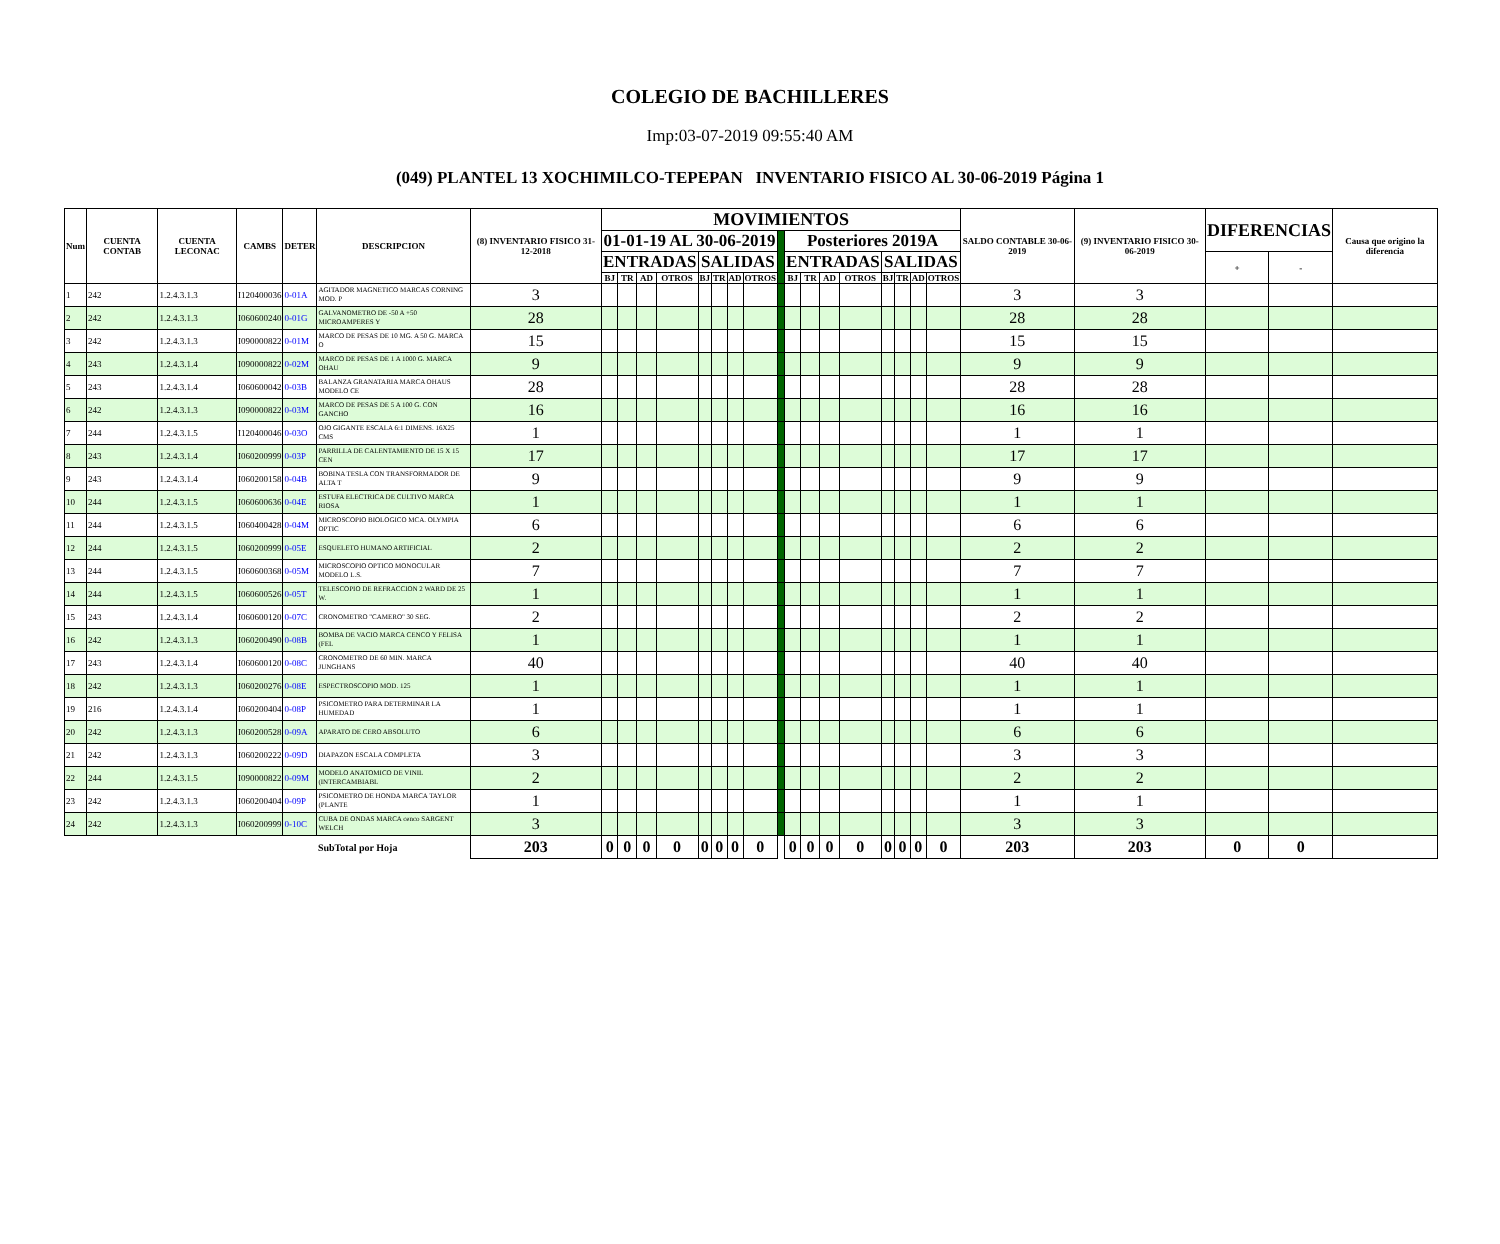COLEGIO DE BACHILLERES
Imp:03-07-2019 09:55:40 AM
(049) PLANTEL 13 XOCHIMILCO-TEPEPAN INVENTARIO FISICO AL 30-06-2019 Página 1
| Num | CUENTA CONTAB | CUENTA LECONAC | CAMBS | DETER | DESCRIPCION | (8) INVENTARIO FISICO 31-12-2018 | MOVIMIENTOS | | | | | | | | | | | | | | | | | SALDO CONTABLE 30-06-2019 | (9) INVENTARIO FISICO 30-06-2019 | DIFERENCIAS | | Causa que origino la diferencia |
| --- | --- | --- | --- | --- | --- | --- | --- | --- | --- | --- | --- | --- | --- | --- | --- | --- | --- | --- | --- | --- | --- | --- | --- | --- | --- | --- | --- | --- |
| | | | | | | | 01-01-19 AL 30-06-2019 | | | | | | | | | Posteriores 2019A | | | | | | | | | | | | |
| | | | | | | | ENTRADAS | | | | SALIDAS | | | | | ENTRADAS | | | | SALIDAS | | | | | | + | - | |
| | | | | | | | BJ | TR | AD | OTROS | BJ | TR | AD | OTROS | | BJ | TR | AD | OTROS | BJ | TR | AD | OTROS | | | | | |
| 1 | 242 | 1.2.4.3.1.3 | I120400036 | 0-01A | AGITADOR MAGNETICO MARCAS CORNING MOD. P | 3 | | | | | | | | | | | | | | | | | | 3 | 3 | | | |
| 2 | 242 | 1.2.4.3.1.3 | I060600240 | 0-01G | GALVANOMETRO DE -50 A +50 MICROAMPERES Y | 28 | | | | | | | | | | | | | | | | | | 28 | 28 | | | |
| 3 | 242 | 1.2.4.3.1.3 | I090000822 | 0-01M | MARCO DE PESAS DE 10 MG. A 50 G. MARCA O | 15 | | | | | | | | | | | | | | | | | | 15 | 15 | | | |
| 4 | 243 | 1.2.4.3.1.4 | I090000822 | 0-02M | MARCO DE PESAS DE 1 A 1000 G. MARCA OHAU | 9 | | | | | | | | | | | | | | | | | | 9 | 9 | | | |
| 5 | 243 | 1.2.4.3.1.4 | I060600042 | 0-03B | BALANZA GRANATARIA MARCA OHAUS MODELO CE | 28 | | | | | | | | | | | | | | | | | | 28 | 28 | | | |
| 6 | 242 | 1.2.4.3.1.3 | I090000822 | 0-03M | MARCO DE PESAS DE 5 A 100 G. CON GANCHO | 16 | | | | | | | | | | | | | | | | | | 16 | 16 | | | |
| 7 | 244 | 1.2.4.3.1.5 | I120400046 | 0-03O | OJO GIGANTE ESCALA 6:1 DIMENS. 16X25 CMS | 1 | | | | | | | | | | | | | | | | | | 1 | 1 | | | |
| 8 | 243 | 1.2.4.3.1.4 | I060200999 | 0-03P | PARRILLA DE CALENTAMIENTO DE 15 X 15 CEN | 17 | | | | | | | | | | | | | | | | | | 17 | 17 | | | |
| 9 | 243 | 1.2.4.3.1.4 | I060200158 | 0-04B | BOBINA TESLA CON TRANSFORMADOR DE ALTA T | 9 | | | | | | | | | | | | | | | | | | 9 | 9 | | | |
| 10 | 244 | 1.2.4.3.1.5 | I060600636 | 0-04E | ESTUFA ELECTRICA DE CULTIVO MARCA RIOSA | 1 | | | | | | | | | | | | | | | | | | 1 | 1 | | | |
| 11 | 244 | 1.2.4.3.1.5 | I060400428 | 0-04M | MICROSCOPIO BIOLOGICO MCA. OLYMPIA OPTIC | 6 | | | | | | | | | | | | | | | | | | 6 | 6 | | | |
| 12 | 244 | 1.2.4.3.1.5 | I060200999 | 0-05E | ESQUELETO HUMANO ARTIFICIAL | 2 | | | | | | | | | | | | | | | | | | 2 | 2 | | | |
| 13 | 244 | 1.2.4.3.1.5 | I060600368 | 0-05M | MICROSCOPIO OPTICO MONOCULAR MODELO L.S. | 7 | | | | | | | | | | | | | | | | | | 7 | 7 | | | |
| 14 | 244 | 1.2.4.3.1.5 | I060600526 | 0-05T | TELESCOPIO DE REFRACCION 2 WARD DE 25 W. | 1 | | | | | | | | | | | | | | | | | | 1 | 1 | | | |
| 15 | 243 | 1.2.4.3.1.4 | I060600120 | 0-07C | CRONOMETRO "CAMERO" 30 SEG. | 2 | | | | | | | | | | | | | | | | | | 2 | 2 | | | |
| 16 | 242 | 1.2.4.3.1.3 | I060200490 | 0-08B | BOMBA DE VACIO MARCA CENCO Y FELISA (FEL | 1 | | | | | | | | | | | | | | | | | | 1 | 1 | | | |
| 17 | 243 | 1.2.4.3.1.4 | I060600120 | 0-08C | CRONOMETRO DE 60 MIN. MARCA JUNGHANS | 40 | | | | | | | | | | | | | | | | | | 40 | 40 | | | |
| 18 | 242 | 1.2.4.3.1.3 | I060200276 | 0-08E | ESPECTROSCOPIO MOD. 125 | 1 | | | | | | | | | | | | | | | | | | 1 | 1 | | | |
| 19 | 216 | 1.2.4.3.1.4 | I060200404 | 0-08P | PSICOMETRO PARA DETERMINAR LA HUMEDAD | 1 | | | | | | | | | | | | | | | | | | 1 | 1 | | | |
| 20 | 242 | 1.2.4.3.1.3 | I060200528 | 0-09A | APARATO DE CERO ABSOLUTO | 6 | | | | | | | | | | | | | | | | | | 6 | 6 | | | |
| 21 | 242 | 1.2.4.3.1.3 | I060200222 | 0-09D | DIAPAZON ESCALA COMPLETA | 3 | | | | | | | | | | | | | | | | | | 3 | 3 | | | |
| 22 | 244 | 1.2.4.3.1.5 | I090000822 | 0-09M | MODELO ANATOMICO DE VINIL (INTERCAMBIABL | 2 | | | | | | | | | | | | | | | | | | 2 | 2 | | | |
| 23 | 242 | 1.2.4.3.1.3 | I060200404 | 0-09P | PSICOMETRO DE HONDA MARCA TAYLOR (PLANTE | 1 | | | | | | | | | | | | | | | | | | 1 | 1 | | | |
| 24 | 242 | 1.2.4.3.1.3 | I060200999 | 0-10C | CUBA DE ONDAS MARCA cenco SARGENT WELCH | 3 | | | | | | | | | | | | | | | | | | 3 | 3 | | | |
| | | | | | SubTotal por Hoja | 203 | 0 | 0 | 0 | 0 | 0 | 0 | 0 | 0 | | 0 | 0 | 0 | 0 | 0 | 0 | 0 | 0 | 203 | 203 | 0 | 0 | |